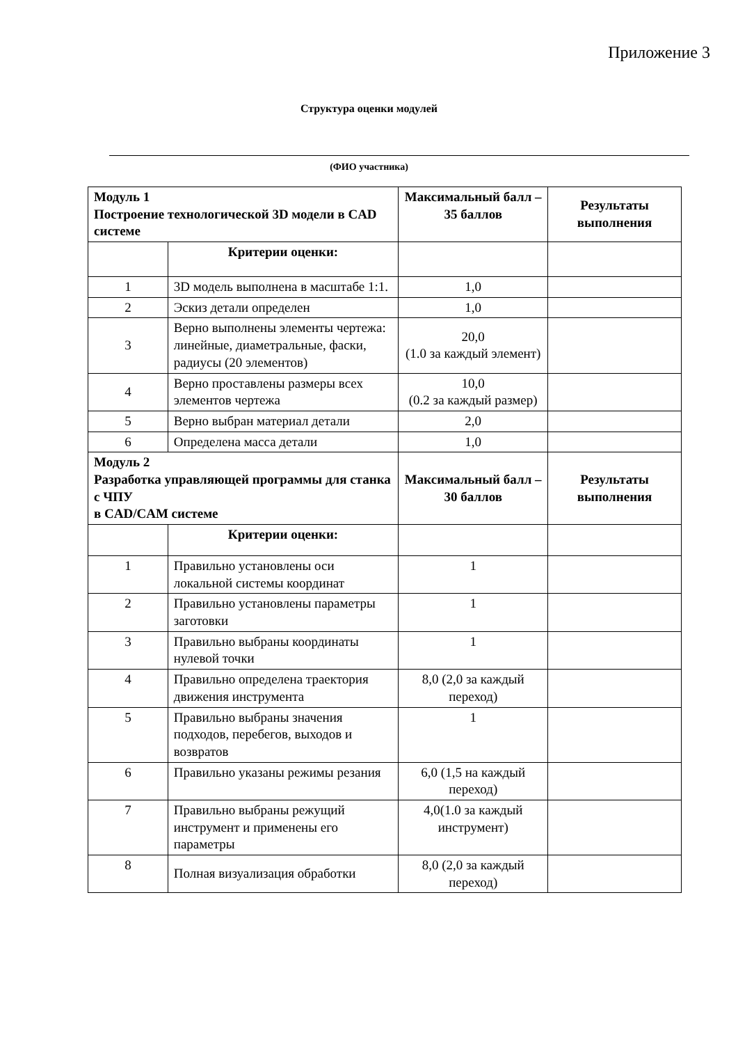Приложение 3
Структура оценки модулей
(ФИО участника)
| Модуль 1 Построение технологической 3D модели в CAD системе | | Максимальный балл – 35 баллов | Результаты выполнения |
| | Критерии оценки: | | |
| 1 | 3D модель выполнена в масштабе 1:1. | 1,0 | |
| 2 | Эскиз детали определен | 1,0 | |
| 3 | Верно выполнены элементы чертежа: линейные, диаметральные, фаски, радиусы (20 элементов) | 20,0 (1.0 за каждый элемент) | |
| 4 | Верно проставлены размеры всех элементов чертежа | 10,0 (0.2 за каждый размер) | |
| 5 | Верно выбран материал детали | 2,0 | |
| 6 | Определена масса детали | 1,0 | |
| Модуль 2 Разработка управляющей программы для станка с ЧПУ в CAD/CAM системе | | Максимальный балл – 30 баллов | Результаты выполнения |
| | Критерии оценки: | | |
| 1 | Правильно установлены оси локальной системы координат | 1 | |
| 2 | Правильно установлены параметры заготовки | 1 | |
| 3 | Правильно выбраны координаты нулевой точки | 1 | |
| 4 | Правильно определена траектория движения инструмента | 8,0 (2,0 за каждый переход) | |
| 5 | Правильно выбраны значения подходов, перебегов, выходов и возвратов | 1 | |
| 6 | Правильно указаны режимы резания | 6,0 (1,5 на каждый переход) | |
| 7 | Правильно выбраны режущий инструмент и применены его параметры | 4,0(1.0 за каждый инструмент) | |
| 8 | Полная визуализация обработки | 8,0 (2,0 за каждый переход) | |